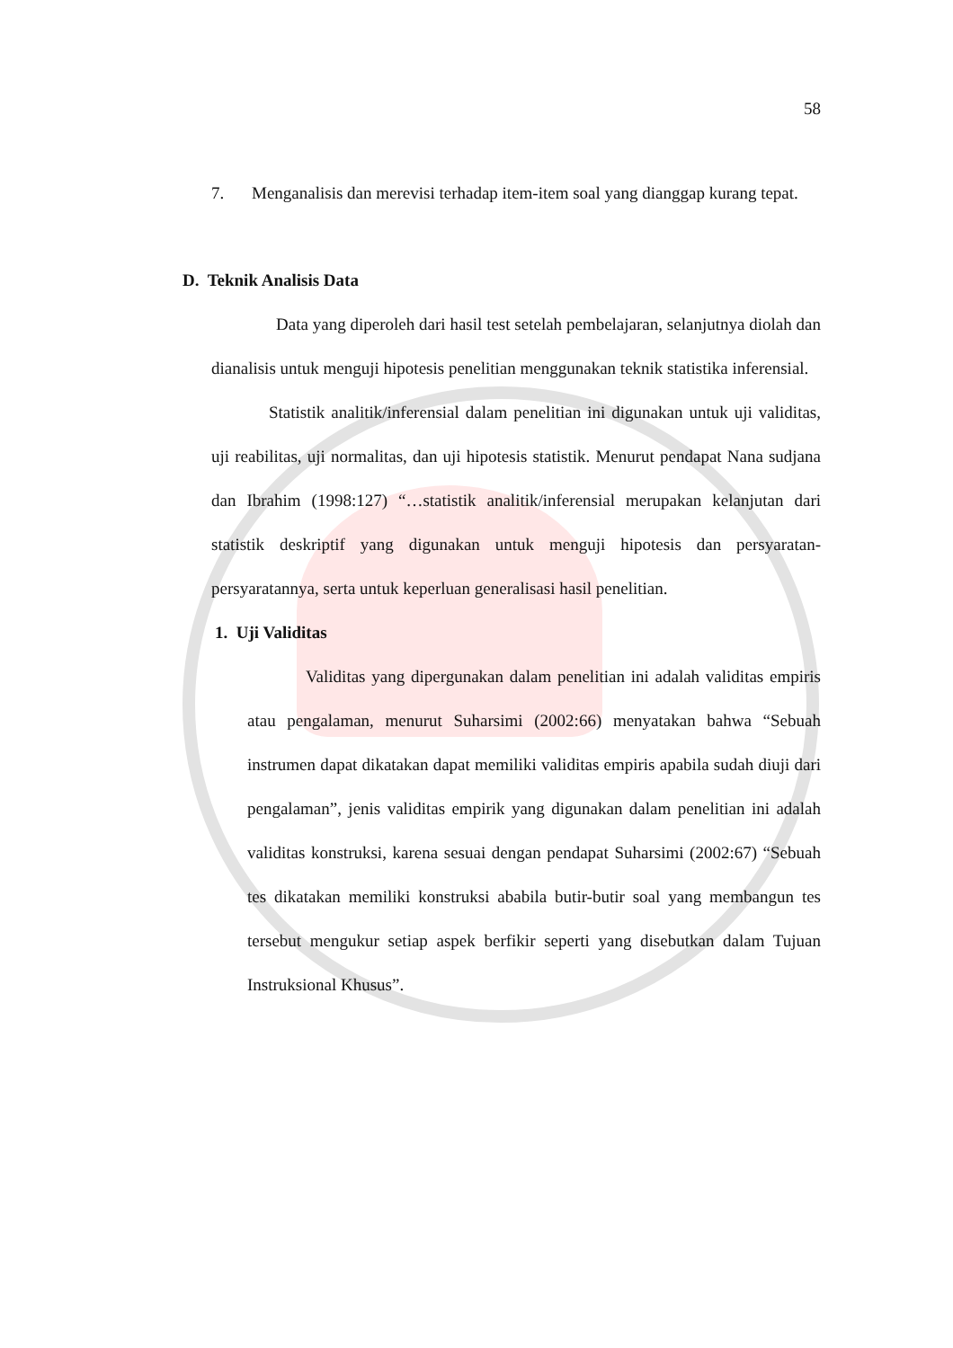58
7. Menganalisis dan merevisi terhadap item-item soal yang dianggap kurang tepat.
D. Teknik Analisis Data
Data yang diperoleh dari hasil test setelah pembelajaran, selanjutnya diolah dan dianalisis untuk menguji hipotesis penelitian menggunakan teknik statistika inferensial.
Statistik analitik/inferensial dalam penelitian ini digunakan untuk uji validitas, uji reabilitas, uji normalitas, dan uji hipotesis statistik. Menurut pendapat Nana sudjana dan Ibrahim (1998:127) “…statistik analitik/inferensial merupakan kelanjutan dari statistik deskriptif yang digunakan untuk menguji hipotesis dan persyaratan-persyaratannya, serta untuk keperluan generalisasi hasil penelitian.
1. Uji Validitas
Validitas yang dipergunakan dalam penelitian ini adalah validitas empiris atau pengalaman, menurut Suharsimi (2002:66) menyatakan bahwa “Sebuah instrumen dapat dikatakan dapat memiliki validitas empiris apabila sudah diuji dari pengalaman”, jenis validitas empirik yang digunakan dalam penelitian ini adalah validitas konstruksi, karena sesuai dengan pendapat Suharsimi (2002:67) “Sebuah tes dikatakan memiliki konstruksi ababila butir-butir soal yang membangun tes tersebut mengukur setiap aspek berfikir seperti yang disebutkan dalam Tujuan Instruksional Khusus”.